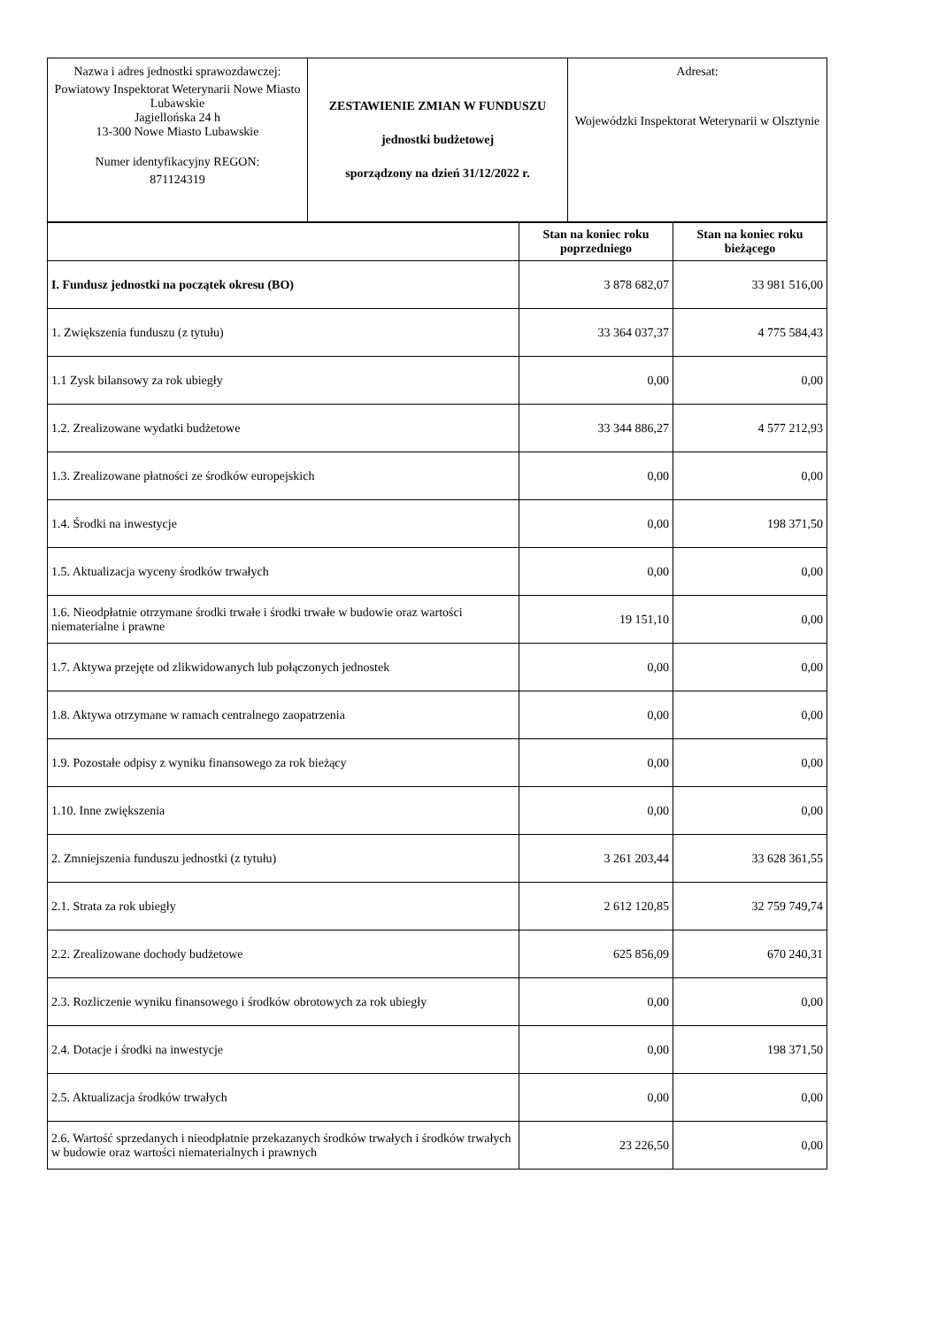| Nazwa i adres jednostki sprawozdawczej: Powiatowy Inspektorat Weterynarii Nowe Miasto Lubawskie Jagiellońska 24 h 13-300 Nowe Miasto Lubawskie Numer identyfikacyjny REGON: 871124319 | ZESTAWIENIE ZMIAN W FUNDUSZU jednostki budżetowej sporządzony na dzień 31/12/2022 r. | Adresat: Wojewódzki Inspektorat Weterynarii w Olsztynie |
| | Stan na koniec roku poprzedniego | Stan na koniec roku bieżącego |
| --- | --- | --- |
| I. Fundusz jednostki na początek okresu (BO) | 3 878 682,07 | 33 981 516,00 |
| 1. Zwiększenia funduszu (z tytułu) | 33 364 037,37 | 4 775 584,43 |
| 1.1 Zysk bilansowy za rok ubiegły | 0,00 | 0,00 |
| 1.2. Zrealizowane wydatki budżetowe | 33 344 886,27 | 4 577 212,93 |
| 1.3. Zrealizowane płatności ze środków europejskich | 0,00 | 0,00 |
| 1.4. Środki na inwestycje | 0,00 | 198 371,50 |
| 1.5. Aktualizacja wyceny środków trwałych | 0,00 | 0,00 |
| 1.6. Nieodpłatnie otrzymane środki trwałe i środki trwałe w budowie oraz wartości niematerialne i prawne | 19 151,10 | 0,00 |
| 1.7. Aktywa przejęte od zlikwidowanych lub połączonych jednostek | 0,00 | 0,00 |
| 1.8. Aktywa otrzymane w ramach centralnego zaopatrzenia | 0,00 | 0,00 |
| 1.9. Pozostałe odpisy z wyniku finansowego za rok bieżący | 0,00 | 0,00 |
| 1.10. Inne zwiększenia | 0,00 | 0,00 |
| 2. Zmniejszenia funduszu jednostki (z tytułu) | 3 261 203,44 | 33 628 361,55 |
| 2.1. Strata za rok ubiegły | 2 612 120,85 | 32 759 749,74 |
| 2.2. Zrealizowane dochody budżetowe | 625 856,09 | 670 240,31 |
| 2.3. Rozliczenie wyniku finansowego i środków obrotowych za rok ubiegły | 0,00 | 0,00 |
| 2.4. Dotacje i środki na inwestycje | 0,00 | 198 371,50 |
| 2.5. Aktualizacja środków trwałych | 0,00 | 0,00 |
| 2.6. Wartość sprzedanych i nieodpłatnie przekazanych środków trwałych i środków trwałych w budowie oraz wartości niematerialnych i prawnych | 23 226,50 | 0,00 |